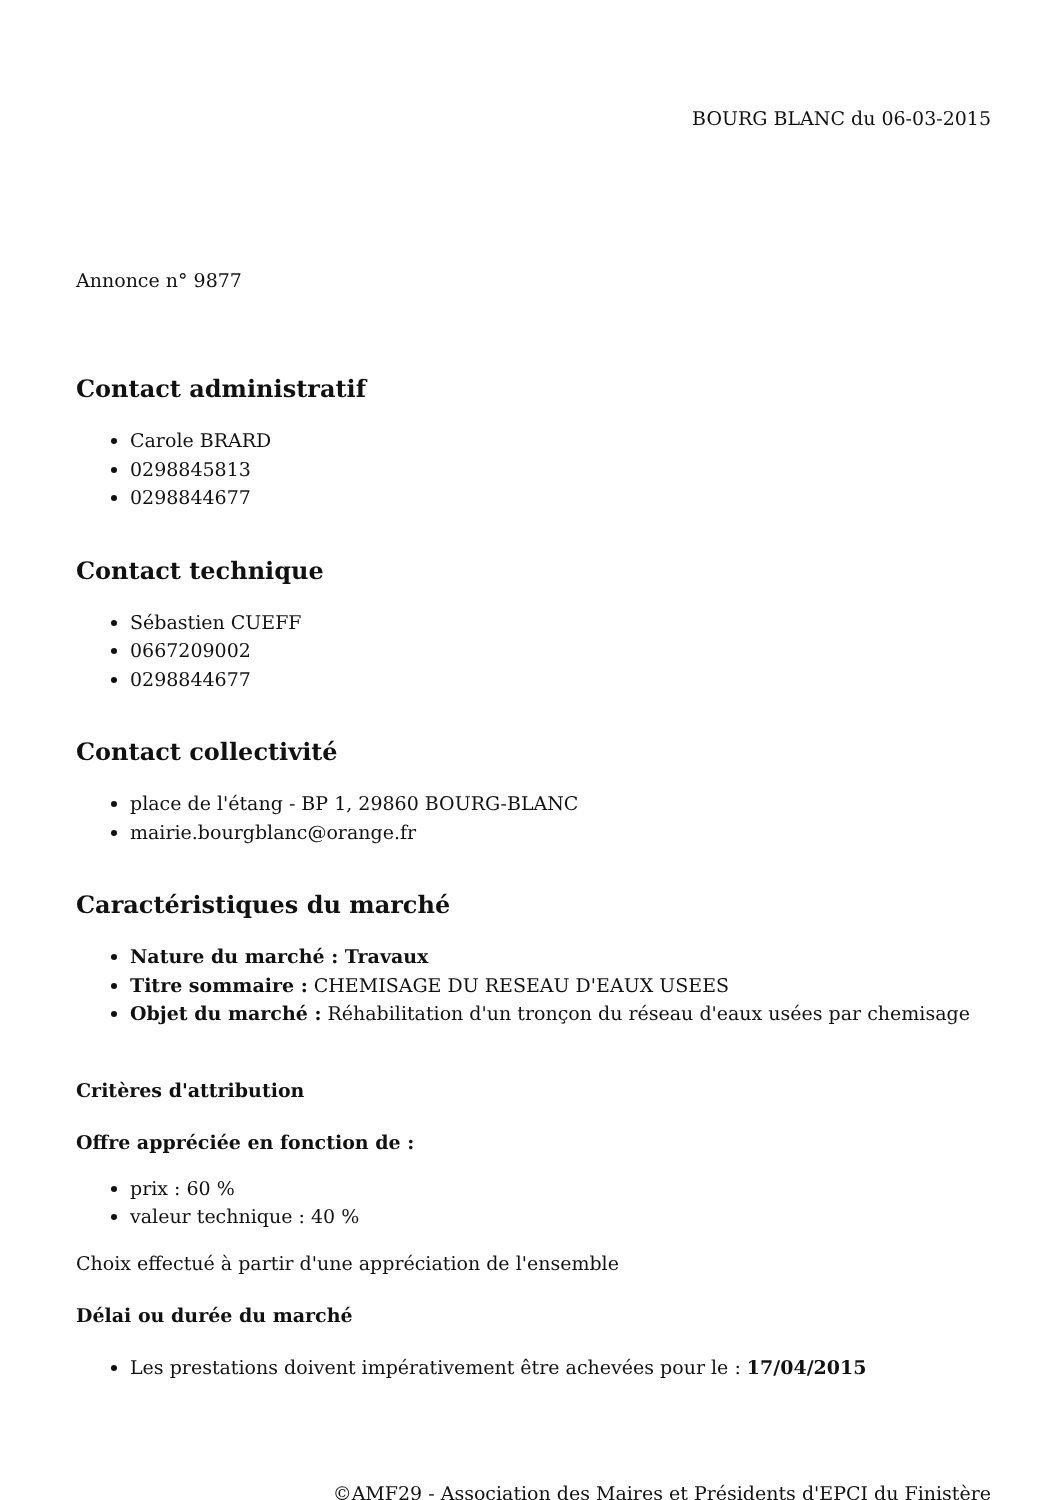BOURG BLANC du 06-03-2015
Annonce n° 9877
Contact administratif
Carole BRARD
0298845813
0298844677
Contact technique
Sébastien CUEFF
0667209002
0298844677
Contact collectivité
place de l'étang - BP 1, 29860 BOURG-BLANC
mairie.bourgblanc@orange.fr
Caractéristiques du marché
Nature du marché : Travaux
Titre sommaire : CHEMISAGE DU RESEAU D'EAUX USEES
Objet du marché : Réhabilitation d'un tronçon du réseau d'eaux usées par chemisage
Critères d'attribution
Offre appréciée en fonction de :
prix : 60 %
valeur technique : 40 %
Choix effectué à partir d'une appréciation de l'ensemble
Délai ou durée du marché
Les prestations doivent impérativement être achevées pour le : 17/04/2015
©AMF29 - Association des Maires et Présidents d'EPCI du Finistère